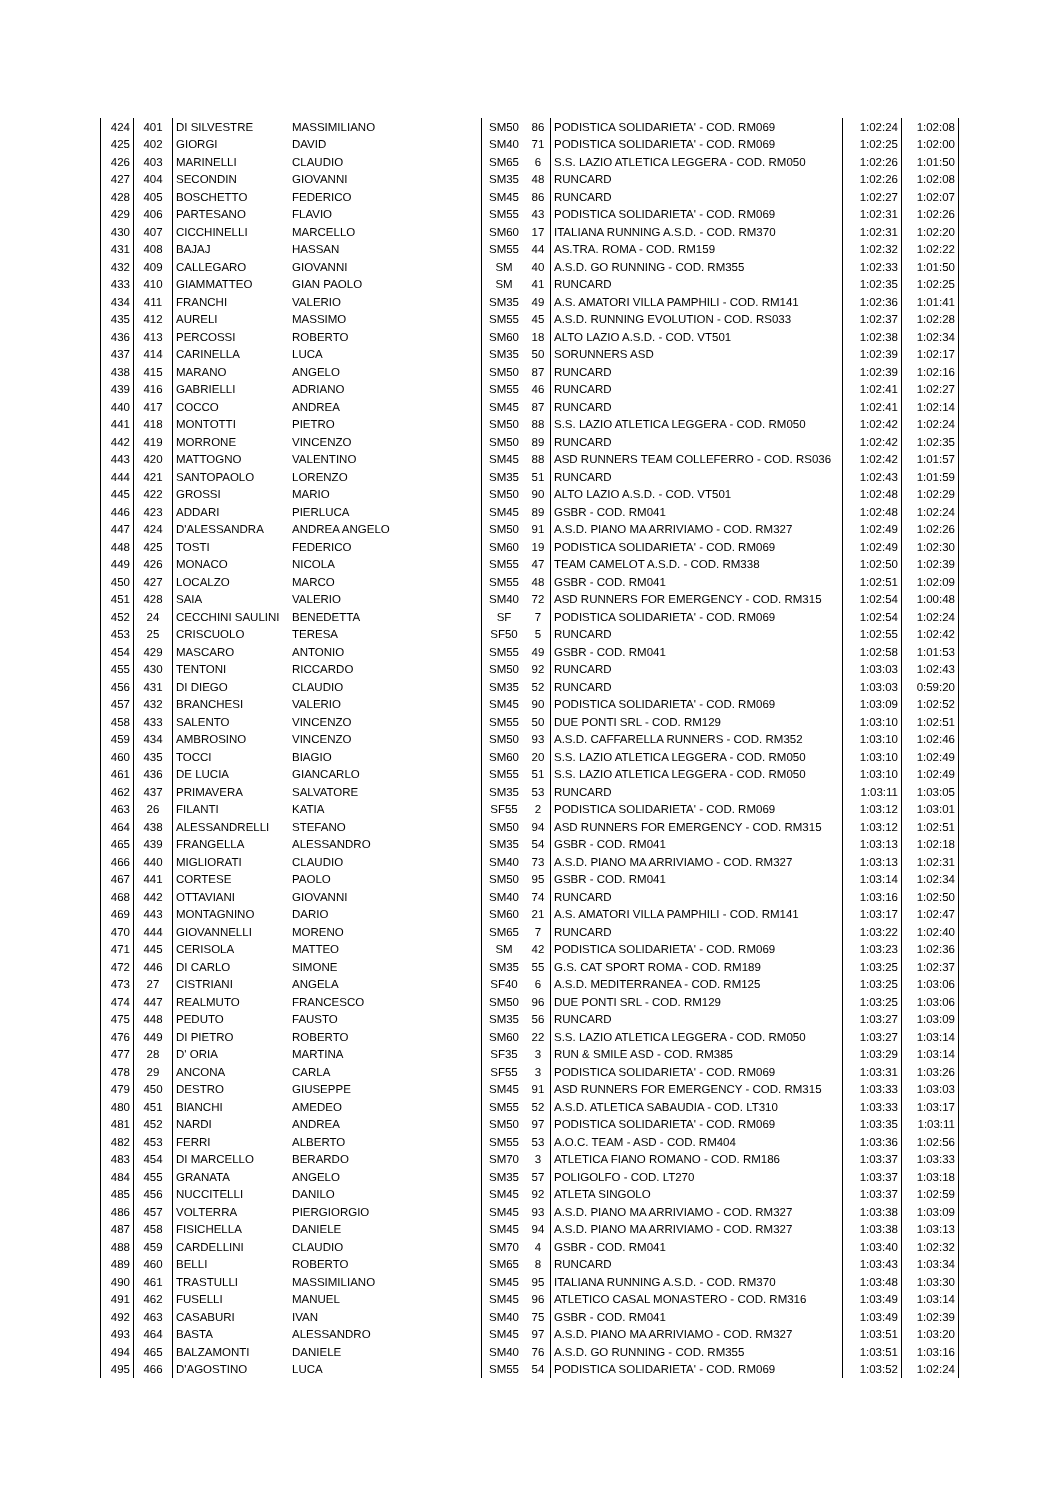| 424 | 401 | DI SILVESTRE | MASSIMILIANO | SM50 | 86 | PODISTICA SOLIDARIETA' - COD. RM069 | 1:02:24 | 1:02:08 |
| 425 | 402 | GIORGI | DAVID | SM40 | 71 | PODISTICA SOLIDARIETA' - COD. RM069 | 1:02:25 | 1:02:00 |
| 426 | 403 | MARINELLI | CLAUDIO | SM65 | 6 | S.S. LAZIO ATLETICA LEGGERA - COD. RM050 | 1:02:26 | 1:01:50 |
| 427 | 404 | SECONDIN | GIOVANNI | SM35 | 48 | RUNCARD | 1:02:26 | 1:02:08 |
| 428 | 405 | BOSCHETTO | FEDERICO | SM45 | 86 | RUNCARD | 1:02:27 | 1:02:07 |
| 429 | 406 | PARTESANO | FLAVIO | SM55 | 43 | PODISTICA SOLIDARIETA' - COD. RM069 | 1:02:31 | 1:02:26 |
| 430 | 407 | CICCHINELLI | MARCELLO | SM60 | 17 | ITALIANA RUNNING A.S.D. - COD. RM370 | 1:02:31 | 1:02:20 |
| 431 | 408 | BAJAJ | HASSAN | SM55 | 44 | AS.TRA. ROMA - COD. RM159 | 1:02:32 | 1:02:22 |
| 432 | 409 | CALLEGARO | GIOVANNI | SM | 40 | A.S.D. GO RUNNING - COD. RM355 | 1:02:33 | 1:01:50 |
| 433 | 410 | GIAMMATTEO | GIAN PAOLO | SM | 41 | RUNCARD | 1:02:35 | 1:02:25 |
| 434 | 411 | FRANCHI | VALERIO | SM35 | 49 | A.S. AMATORI VILLA PAMPHILI - COD. RM141 | 1:02:36 | 1:01:41 |
| 435 | 412 | AURELI | MASSIMO | SM55 | 45 | A.S.D. RUNNING EVOLUTION - COD. RS033 | 1:02:37 | 1:02:28 |
| 436 | 413 | PERCOSSI | ROBERTO | SM60 | 18 | ALTO LAZIO A.S.D. - COD. VT501 | 1:02:38 | 1:02:34 |
| 437 | 414 | CARINELLA | LUCA | SM35 | 50 | SORUNNERS ASD | 1:02:39 | 1:02:17 |
| 438 | 415 | MARANO | ANGELO | SM50 | 87 | RUNCARD | 1:02:39 | 1:02:16 |
| 439 | 416 | GABRIELLI | ADRIANO | SM55 | 46 | RUNCARD | 1:02:41 | 1:02:27 |
| 440 | 417 | COCCO | ANDREA | SM45 | 87 | RUNCARD | 1:02:41 | 1:02:14 |
| 441 | 418 | MONTOTTI | PIETRO | SM50 | 88 | S.S. LAZIO ATLETICA LEGGERA - COD. RM050 | 1:02:42 | 1:02:24 |
| 442 | 419 | MORRONE | VINCENZO | SM50 | 89 | RUNCARD | 1:02:42 | 1:02:35 |
| 443 | 420 | MATTOGNO | VALENTINO | SM45 | 88 | ASD RUNNERS TEAM COLLEFERRO - COD. RS036 | 1:02:42 | 1:01:57 |
| 444 | 421 | SANTOPAOLO | LORENZO | SM35 | 51 | RUNCARD | 1:02:43 | 1:01:59 |
| 445 | 422 | GROSSI | MARIO | SM50 | 90 | ALTO LAZIO A.S.D. - COD. VT501 | 1:02:48 | 1:02:29 |
| 446 | 423 | ADDARI | PIERLUCA | SM45 | 89 | GSBR - COD. RM041 | 1:02:48 | 1:02:24 |
| 447 | 424 | D'ALESSANDRA | ANDREA ANGELO | SM50 | 91 | A.S.D. PIANO MA ARRIVIAMO - COD. RM327 | 1:02:49 | 1:02:26 |
| 448 | 425 | TOSTI | FEDERICO | SM60 | 19 | PODISTICA SOLIDARIETA' - COD. RM069 | 1:02:49 | 1:02:30 |
| 449 | 426 | MONACO | NICOLA | SM55 | 47 | TEAM CAMELOT A.S.D. - COD. RM338 | 1:02:50 | 1:02:39 |
| 450 | 427 | LOCALZO | MARCO | SM55 | 48 | GSBR - COD. RM041 | 1:02:51 | 1:02:09 |
| 451 | 428 | SAIA | VALERIO | SM40 | 72 | ASD RUNNERS FOR EMERGENCY - COD. RM315 | 1:02:54 | 1:00:48 |
| 452 | 24 | CECCHINI SAULINI | BENEDETTA | SF | 7 | PODISTICA SOLIDARIETA' - COD. RM069 | 1:02:54 | 1:02:24 |
| 453 | 25 | CRISCUOLO | TERESA | SF50 | 5 | RUNCARD | 1:02:55 | 1:02:42 |
| 454 | 429 | MASCARO | ANTONIO | SM55 | 49 | GSBR - COD. RM041 | 1:02:58 | 1:01:53 |
| 455 | 430 | TENTONI | RICCARDO | SM50 | 92 | RUNCARD | 1:03:03 | 1:02:43 |
| 456 | 431 | DI DIEGO | CLAUDIO | SM35 | 52 | RUNCARD | 1:03:03 | 0:59:20 |
| 457 | 432 | BRANCHESI | VALERIO | SM45 | 90 | PODISTICA SOLIDARIETA' - COD. RM069 | 1:03:09 | 1:02:52 |
| 458 | 433 | SALENTO | VINCENZO | SM55 | 50 | DUE PONTI SRL - COD. RM129 | 1:03:10 | 1:02:51 |
| 459 | 434 | AMBROSINO | VINCENZO | SM50 | 93 | A.S.D. CAFFARELLA RUNNERS - COD. RM352 | 1:03:10 | 1:02:46 |
| 460 | 435 | TOCCI | BIAGIO | SM60 | 20 | S.S. LAZIO ATLETICA LEGGERA - COD. RM050 | 1:03:10 | 1:02:49 |
| 461 | 436 | DE LUCIA | GIANCARLO | SM55 | 51 | S.S. LAZIO ATLETICA LEGGERA - COD. RM050 | 1:03:10 | 1:02:49 |
| 462 | 437 | PRIMAVERA | SALVATORE | SM35 | 53 | RUNCARD | 1:03:11 | 1:03:05 |
| 463 | 26 | FILANTI | KATIA | SF55 | 2 | PODISTICA SOLIDARIETA' - COD. RM069 | 1:03:12 | 1:03:01 |
| 464 | 438 | ALESSANDRELLI | STEFANO | SM50 | 94 | ASD RUNNERS FOR EMERGENCY - COD. RM315 | 1:03:12 | 1:02:51 |
| 465 | 439 | FRANGELLA | ALESSANDRO | SM35 | 54 | GSBR - COD. RM041 | 1:03:13 | 1:02:18 |
| 466 | 440 | MIGLIORATI | CLAUDIO | SM40 | 73 | A.S.D. PIANO MA ARRIVIAMO - COD. RM327 | 1:03:13 | 1:02:31 |
| 467 | 441 | CORTESE | PAOLO | SM50 | 95 | GSBR - COD. RM041 | 1:03:14 | 1:02:34 |
| 468 | 442 | OTTAVIANI | GIOVANNI | SM40 | 74 | RUNCARD | 1:03:16 | 1:02:50 |
| 469 | 443 | MONTAGNINO | DARIO | SM60 | 21 | A.S. AMATORI VILLA PAMPHILI - COD. RM141 | 1:03:17 | 1:02:47 |
| 470 | 444 | GIOVANNELLI | MORENO | SM65 | 7 | RUNCARD | 1:03:22 | 1:02:40 |
| 471 | 445 | CERISOLA | MATTEO | SM | 42 | PODISTICA SOLIDARIETA' - COD. RM069 | 1:03:23 | 1:02:36 |
| 472 | 446 | DI CARLO | SIMONE | SM35 | 55 | G.S. CAT SPORT ROMA - COD. RM189 | 1:03:25 | 1:02:37 |
| 473 | 27 | CISTRIANI | ANGELA | SF40 | 6 | A.S.D. MEDITERRANEA - COD. RM125 | 1:03:25 | 1:03:06 |
| 474 | 447 | REALMUTO | FRANCESCO | SM50 | 96 | DUE PONTI SRL - COD. RM129 | 1:03:25 | 1:03:06 |
| 475 | 448 | PEDUTO | FAUSTO | SM35 | 56 | RUNCARD | 1:03:27 | 1:03:09 |
| 476 | 449 | DI PIETRO | ROBERTO | SM60 | 22 | S.S. LAZIO ATLETICA LEGGERA - COD. RM050 | 1:03:27 | 1:03:14 |
| 477 | 28 | D' ORIA | MARTINA | SF35 | 3 | RUN & SMILE ASD - COD. RM385 | 1:03:29 | 1:03:14 |
| 478 | 29 | ANCONA | CARLA | SF55 | 3 | PODISTICA SOLIDARIETA' - COD. RM069 | 1:03:31 | 1:03:26 |
| 479 | 450 | DESTRO | GIUSEPPE | SM45 | 91 | ASD RUNNERS FOR EMERGENCY - COD. RM315 | 1:03:33 | 1:03:03 |
| 480 | 451 | BIANCHI | AMEDEO | SM55 | 52 | A.S.D. ATLETICA SABAUDIA - COD. LT310 | 1:03:33 | 1:03:17 |
| 481 | 452 | NARDI | ANDREA | SM50 | 97 | PODISTICA SOLIDARIETA' - COD. RM069 | 1:03:35 | 1:03:11 |
| 482 | 453 | FERRI | ALBERTO | SM55 | 53 | A.O.C. TEAM - ASD - COD. RM404 | 1:03:36 | 1:02:56 |
| 483 | 454 | DI MARCELLO | BERARDO | SM70 | 3 | ATLETICA FIANO ROMANO - COD. RM186 | 1:03:37 | 1:03:33 |
| 484 | 455 | GRANATA | ANGELO | SM35 | 57 | POLIGOLFO - COD. LT270 | 1:03:37 | 1:03:18 |
| 485 | 456 | NUCCITELLI | DANILO | SM45 | 92 | ATLETA SINGOLO | 1:03:37 | 1:02:59 |
| 486 | 457 | VOLTERRA | PIERGIORGIO | SM45 | 93 | A.S.D. PIANO MA ARRIVIAMO - COD. RM327 | 1:03:38 | 1:03:09 |
| 487 | 458 | FISICHELLA | DANIELE | SM45 | 94 | A.S.D. PIANO MA ARRIVIAMO - COD. RM327 | 1:03:38 | 1:03:13 |
| 488 | 459 | CARDELLINI | CLAUDIO | SM70 | 4 | GSBR - COD. RM041 | 1:03:40 | 1:02:32 |
| 489 | 460 | BELLI | ROBERTO | SM65 | 8 | RUNCARD | 1:03:43 | 1:03:34 |
| 490 | 461 | TRASTULLI | MASSIMILIANO | SM45 | 95 | ITALIANA RUNNING A.S.D. - COD. RM370 | 1:03:48 | 1:03:30 |
| 491 | 462 | FUSELLI | MANUEL | SM45 | 96 | ATLETICO CASAL MONASTERO - COD. RM316 | 1:03:49 | 1:03:14 |
| 492 | 463 | CASABURI | IVAN | SM40 | 75 | GSBR - COD. RM041 | 1:03:49 | 1:02:39 |
| 493 | 464 | BASTA | ALESSANDRO | SM45 | 97 | A.S.D. PIANO MA ARRIVIAMO - COD. RM327 | 1:03:51 | 1:03:20 |
| 494 | 465 | BALZAMONTI | DANIELE | SM40 | 76 | A.S.D. GO RUNNING - COD. RM355 | 1:03:51 | 1:03:16 |
| 495 | 466 | D'AGOSTINO | LUCA | SM55 | 54 | PODISTICA SOLIDARIETA' - COD. RM069 | 1:03:52 | 1:02:24 |